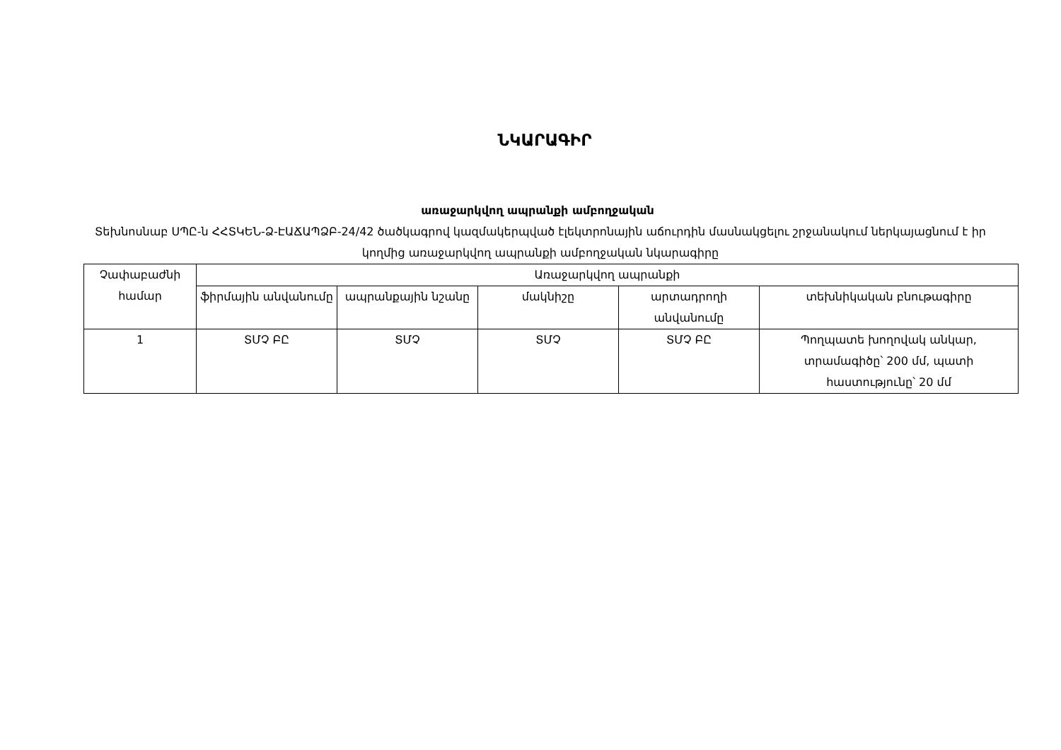ՆԿԱՐԱԳԻՐ
առաջարկվող ապրանքի ամբողջական
Տեխնոսնաբ ՍՊԸ-ն ՀՀՏԿԵՆ-Ձ-ԷԱՃԱՊՁԲ-24/42 ծածկագրով կազմակերպված էլեկտրոնային աճուրդին մասնակցելու շրջանակում ներկայացնում է իր կողմից առաջարկվող ապրանքի ամբողջական նկարագիրը
| Չափաբաժնի համար | Առաջարկվող ապրանքի | | | | |
| --- | --- | --- | --- | --- | --- |
| | ֆիրմային անվանումը | ապրանքային նշանը | մակնիշը | արտադրողի անվանումը | տեխնիկական բնութագիրը |
| 1 | ՏՄՉ ԲԸ | ՏՄՉ | ՏՄՉ | ՏՄՉ ԲԸ | Պողպատե խողովակ անկար, տրամագիծը՝ 200 մմ, պատի հաստությունը՝ 20 մմ |